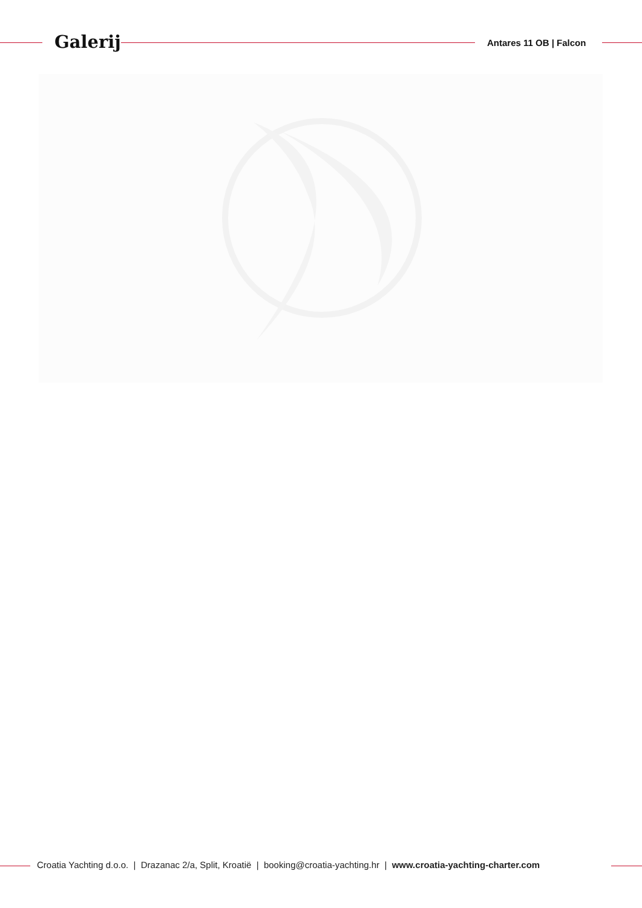Galerij Antares 11 OB | Falcon
Croatia Yachting d.o.o. | Drazanac 2/a, Split, Kroatië | booking@croatia-yachting.hr | www.croatia-yachting-charter.com